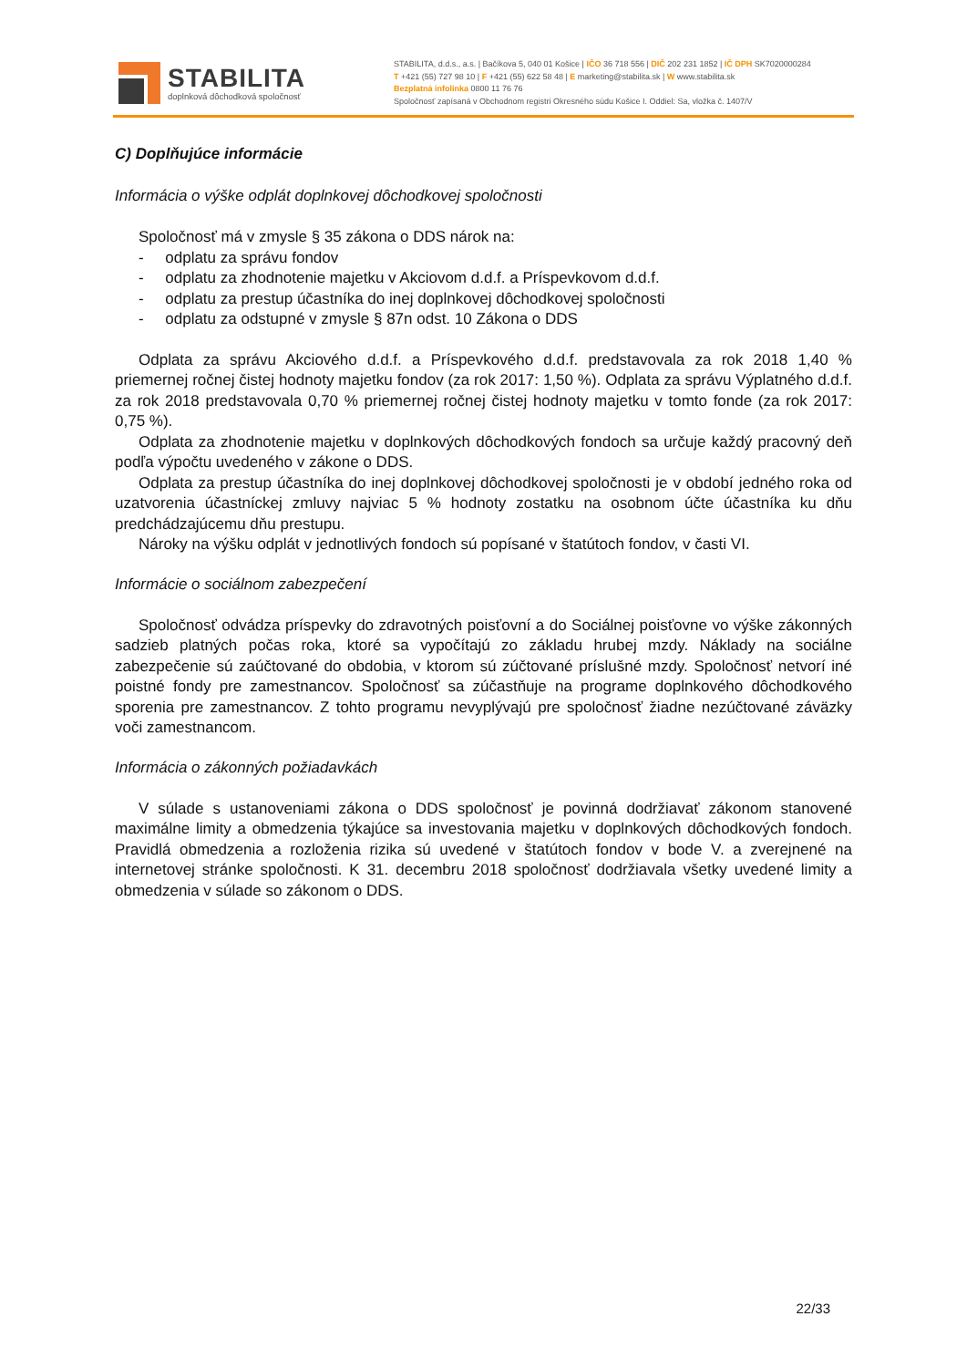STABILITA
doplnková dôchodková spoločnosť
STABILITA, d.d.s., a.s. | Bačíkova 5, 040 01 Košice | IČO 36 718 556 | DIČ 202 231 1852 | IČ DPH SK7020000284
T +421 (55) 727 98 10 | F +421 (55) 622 58 48 | E marketing@stabilita.sk | W www.stabilita.sk
Bezplatná infolinka 0800 11 76 76
Spoločnosť zapísaná v Obchodnom registri Okresného súdu Košice I. Oddiel: Sa, vložka č. 1407/V
C) Doplňujúce informácie
Informácia o výške odplát doplnkovej dôchodkovej spoločnosti
Spoločnosť má v zmysle § 35 zákona o DDS nárok na:
- odplatu za správu fondov
- odplatu za zhodnotenie majetku v Akciovom d.d.f. a Príspevkovom d.d.f.
- odplatu za prestup účastníka do inej doplnkovej dôchodkovej spoločnosti
- odplatu za odstupné v zmysle § 87n odst. 10 Zákona o DDS
Odplata za správu Akciového d.d.f. a Príspevkového d.d.f. predstavovala za rok 2018 1,40 % priemernej ročnej čistej hodnoty majetku fondov (za rok 2017: 1,50 %). Odplata za správu Výplatného d.d.f. za rok 2018 predstavovala 0,70 % priemernej ročnej čistej hodnoty majetku v tomto fonde (za rok 2017: 0,75 %).
Odplata za zhodnotenie majetku v doplnkových dôchodkových fondoch sa určuje každý pracovný deň podľa výpočtu uvedeného v zákone o DDS.
Odplata za prestup účastníka do inej doplnkovej dôchodkovej spoločnosti je v období jedného roka od uzatvorenia účastníckej zmluvy najviac 5 % hodnoty zostatku na osobnom účte účastníka ku dňu predchádzajúcemu dňu prestupu.
Nároky na výšku odplát v jednotlivých fondoch sú popísané v štatútoch fondov, v časti VI.
Informácie o sociálnom zabezpečení
Spoločnosť odvádza príspevky do zdravotných poisťovní a do Sociálnej poisťovne vo výške zákonných sadzieb platných počas roka, ktoré sa vypočítajú zo základu hrubej mzdy. Náklady na sociálne zabezpečenie sú zaúčtované do obdobia, v ktorom sú zúčtované príslušné mzdy. Spoločnosť netvorí iné poistné fondy pre zamestnancov. Spoločnosť sa zúčastňuje na programe doplnkového dôchodkového sporenia pre zamestnancov. Z tohto programu nevyplývajú pre spoločnosť žiadne nezúčtované záväzky voči zamestnancom.
Informácia o zákonných požiadavkách
V súlade s ustanoveniami zákona o DDS spoločnosť je povinná dodržiavať zákonom stanovené maximálne limity a obmedzenia týkajúce sa investovania majetku v doplnkových dôchodkových fondoch. Pravidlá obmedzenia a rozloženia rizika sú uvedené v štatútoch fondov v bode V. a zverejnené na internetovej stránke spoločnosti. K 31. decembru 2018 spoločnosť dodržiavala všetky uvedené limity a obmedzenia v súlade so zákonom o DDS.
22/33